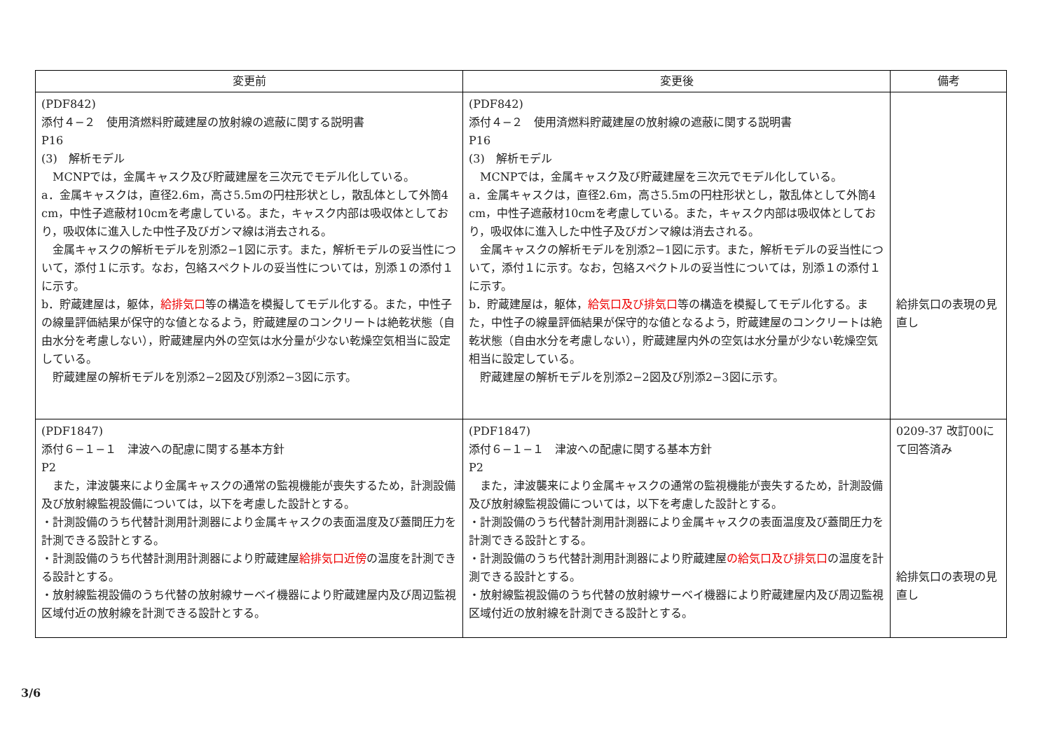| 変更前 | 変更後 | 備考 |
| --- | --- | --- |
| (PDF842) 添付４−２ 使用済燃料貯蔵建屋の放射線の遮蔽に関する説明書 P16 (3) 解析モデル MCNPでは，金属キャスク及び貯蔵建屋を三次元でモデル化している。 a．金属キャスクは，直径2.6m，高さ5.5mの円柱形状とし，散乱体として外筒4 cm，中性子遮蔽材10cmを考慮している。また，キャスク内部は吸収体としており，吸収体に進入した中性子及びガンマ線は消去される。 金属キャスクの解析モデルを別添2−1図に示す。また，解析モデルの妥当性について，添付１に示す。なお，包絡スペクトルの妥当性については，別添１の添付１に示す。 b．貯蔵建屋は，躯体， 給排気口 等の構造を模擬してモデル化する。また，中性子の線量評価結果が保守的な値となるよう，貯蔵建屋のコンクリートは絶乾状態（自由水分を考慮しない），貯蔵建屋内外の空気は水分量が少ない乾燥空気相当に設定している。 貯蔵建屋の解析モデルを別添2−2図及び別添2−3図に示す。 | (PDF842) 添付４−２ 使用済燃料貯蔵建屋の放射線の遮蔽に関する説明書 P16 (3) 解析モデル MCNPでは，金属キャスク及び貯蔵建屋を三次元でモデル化している。 a．金属キャスクは，直径2.6m，高さ5.5mの円柱形状とし，散乱体として外筒4 cm，中性子遮蔽材10cmを考慮している。また，キャスク内部は吸収体としており，吸収体に進入した中性子及びガンマ線は消去される。 金属キャスクの解析モデルを別添2−1図に示す。また，解析モデルの妥当性について，添付１に示す。なお，包絡スペクトルの妥当性については，別添１の添付１に示す。 b．貯蔵建屋は，躯体， 給気口及び排気口 等の構造を模擬してモデル化する。また，中性子の線量評価結果が保守的な値となるよう，貯蔵建屋のコンクリートは絶乾状態（自由水分を考慮しない），貯蔵建屋内外の空気は水分量が少ない乾燥空気相当に設定している。 貯蔵建屋の解析モデルを別添2−2図及び別添2−3図に示す。 | 給排気口の表現の見直し |
| (PDF1847) 添付６−１−１ 津波への配慮に関する基本方針 P2 また，津波襲来により金属キャスクの通常の監視機能が喪失するため，計測設備及び放射線監視設備については，以下を考慮した設計とする。 ・計測設備のうち代替計測用計測器により金属キャスクの表面温度及び蓋間圧力を計測できる設計とする。 ・計測設備のうち代替計測用計測器により貯蔵建屋 給排気口近傍 の温度を計測できる設計とする。 ・放射線監視設備のうち代替の放射線サーベイ機器により貯蔵建屋内及び周辺監視区域付近の放射線を計測できる設計とする。 | (PDF1847) 添付６−１−１ 津波への配慮に関する基本方針 P2 また，津波襲来により金属キャスクの通常の監視機能が喪失するため，計測設備及び放射線監視設備については，以下を考慮した設計とする。 ・計測設備のうち代替計測用計測器により金属キャスクの表面温度及び蓋間圧力を計測できる設計とする。 ・計測設備のうち代替計測用計測器により貯蔵建屋 の給気口及び排気口 の温度を計測できる設計とする。 ・放射線監視設備のうち代替の放射線サーベイ機器により貯蔵建屋内及び周辺監視区域付近の放射線を計測できる設計とする。 | 0209-37 改訂00にて回答済み 給排気口の表現の見直し |
3/6